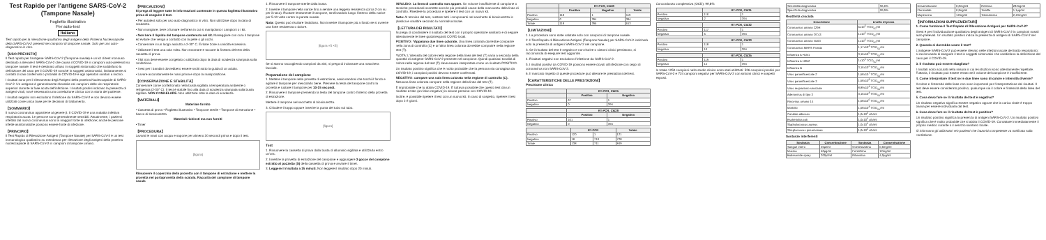Test Rapido per l'antigene SARS-CoV-2
(Tampone Nasale)
Foglietto illustrativo
Per auto-test
Italiano
Test rapido per la rilevazione qualitativa degli antigeni della Proteina Nucleocapside della SARS-CoV-2 presenti nei campioni di tampone nasale. Solo per uso auto-diagnostico in vitro.
【USO PREVISTO】
Il Test rapido per l'antigene SARS-CoV-2 (Tampone nasale) è un kit di test monouso destinato a rilevare il SARS-CoV-2 che causa il COVID-19 in campioni auto-prelevati su tampone nasale. Il test è destinato all'uso in soggetti sintomatici che soddisfano la definizione del caso per il COVID-19 nonché in soggetti asintomatici, limitatamente ai contatti di casi confermati o probabili di COVID-19 e agli operatori sanitari a rischio.
I risultati sono per il rilevamento degli Antigeni della proteina Nucleocapside di SARS-CoV-2. Un antigene è generalmente rilevabile nei campioni delle vie respiratorie superiori durante la fase acuta dell'infezione. I risultati positivi indicano la presenza di antigeni virali, ma è necessaria una correlazione clinica con la storia del paziente.
I risultati negativi non escludono l'infezione da SARS-CoV-2 e non devono essere utilizzati come unica base per le decisioni di trattamento.
【SOMMARIO】
Il nuovo coronavirus appartiene al genere β. Il COVID-19 è una malattia infettiva respiratoria acuta. Le persone sono generalmente sensibili. Attualmente, i pazienti infettati dal nuovo coronavirus sono la maggior fonte di infezione; anche le persone infette asintomatiche possono essere fonte di infezione.
【PRINCIPIO】
Il Test Rapido di Rilevazione Antigeni (Tampone Nasale) per SARS-CoV-2 è un test immunologico qualitativo su membrana per rilevazione degli antigeni della proteina nucleocapside di SARS-CoV-2 in campioni di tampone umano.
【PRECAUZIONI】
Si prega di leggere tutte le informazioni contenute in questo foglietto illustrativo prima di eseguire il test.
• Per autotest solo per uso auto-diagnostico in vitro. Non utilizzare dopo la data di scadenza.
• Non mangiare, bere o fumare nell'area in cui si manipolano i campioni o i kit.
• Non bere il liquido del tampone contenuto nel kit. Maneggiare con cura il tampone ed evitare che venga a contatto con la pelle o gli occhi.
• Conservare in un luogo asciutto a 2-30° C. Evitare zone a umidità eccessiva.
• Utilizzare il test una sola volta. Non smontare e toccare la finestra del test della cassetta di prova.
• Il kit non deve essere congelato o utilizzato dopo la data di scadenza stampata sulla confezione.
• I test per i bambini dovrebbero essere svolti sotto la guida di un adulto.
• Lavare accuratamente le mani prima e dopo la manipolazione.
【CONSERVAZIONE E STABILITÀ】
Conservare come confezionato nella busta sigillata a temperatura ambiente o refrigerata (2-30° C). Il test è stabile fino alla data di scadenza stampata sulla busta sigillata. NON CONGELARE. Non utilizzare oltre la data di scadenza.
【MATERIALI】
Materiale fornito
• Cassetta di prova • Foglietto illustrativo • Tampone sterile • Tampone di estrazione • Sacco di biosicurezza
Materiali richiesti ma non forniti
• Timer
【PROCEDURA】
Lavarsi le mani con acqua e sapone per almeno 20 secondi prima e dopo il test.
[figura]
Rimuovere il coperchio della provetta con il tampone di estrazione e mettere la provetta nel portaprovetta della scatola. Raccolta del campione di tampone nasale
1. Rimuovere il tampone sterile dalla busta.
2. Inserire il tampone nella narice fino a sentire una leggera resistenza (circa 2 cm su per il naso). Ruotare lentamente il tampone, strofinandolo lungo l'interno della narice per 5-10 volte contro la parete nasale.
Nota: Questo può risultare fastidioso. Non inserire il tampone più a fondo se si avverte una forte resistenza o dolore.
[figura ×5 ×5]
Se si stanno raccogliendo campioni da altri, si prega di indossare una maschera facciale.
Preparazione del campione
1. Mettere il tampone nella provetta di estrazione, assicurandosi che tocchi il fondo e agitare il tampone per mescolarlo bene. Premere la testa del tampone contro la provetta e ruotare il tampone per 10-15 secondi.
2. Rimuovere il tampone premendo la testa del tampone contro l'interno della provetta di estrazione.
Mettere il tampone nel sacchetto di biosicurezza.
3. Chiudere il tappo oppure inserire la punta del tubo sul tubo.
[figura]
Test
1. Rimuovere la cassetta di prova dalla busta di alluminio sigillata e utilizzarla entro un'ora.
2. Invertire la provetta di estrazione del campione e aggiungere 3 gocce del campione estratto al pozzetto (S) della cassetta di prova e avviare il timer.
3. Leggere il risultato a 15 minuti. Non leggere il risultato dopo 20 minuti.
INVALIDO: La linea di controllo non appare. Un volume insufficiente di campione o tecniche procedurali scorrette sono le più probabili cause della mancanza della linea di controllo. Rivedere la procedura e ripetere il test con un nuovo kit.
Nota: Al termine del test, mettere tutti i componenti nel sacchetto di biosicurezza in plastica e smaltire secondo la normativa locale.
【LETTURA DEI RISULTATI】
Si prega di condividere il risultato del test con il proprio operatore sanitario e di seguire attentamente le linee guida/requisiti COVID locali.
POSITIVO: *Appaiono due linee colorate. Una linea colorata dovrebbe comparire nella zona di controllo (C) e un'altra linea colorata dovrebbe comparire nella regione test (T).
*NOTA: L'intensità del colore nella regione della linea del test (T) varia a seconda della quantità di antigene SARS-CoV-2 presente nel campione. Quindi qualsiasi tonalità di colore nella regione del test (T) deve essere interpretata come un risultato POSITIVO.
Un risultato positivo significa che è molto probabile che la persona sia contagiata da COVID-19, i campioni positivi devono essere confermati.
NEGATIVO: compare una sola linea colorata nella regione di controllo (C). Nessuna linea colorata compare nella regione della linea del test (T).
È improbabile che tu abbia COVID-19. È tuttavia possibile che questo test dia un risultato errato (un falso negativo) in alcune persone con COVID-19.
Inoltre, è possibile ripetere il test con un nuovo kit. In caso di sospetto, ripetere il test dopo 1-2 giorni.
| | RT-PCR, Ct≤30 | | |
| --- | --- | --- | --- |
| | Positivo | Negativo | Totale |
| Positivo | 118 | 1 | 119 |
| Negativo | 0 | 394 | 394 |
| Totale | 118 | 395 | 513 |
【LIMITAZIONI】
1. La procedura sono state valutate solo con campioni di tampone nasale.
2. Il Test Rapido di Rilevazione Antigeni (Tampone Nasale) per SARS-CoV-2 indicherà solo la presenza di antigeni SARS-CoV-2 nel campione.
3. Se il risultato del test è negativo e non risolve o sintomi clinici persistono, si raccomanda di eseguire test aggiuntivi.
4. Risultati negativi non escludono l'infezione da SARS-CoV-2.
5. I risultati positivi da COVID-19 possono essere dovuti all'infezione con ceppi di coronavirus non SARS-CoV-2.
6. Il mancato rispetto di queste procedure può alterare le prestazioni del test.
【CARATTERISTICHE DELLE PRESTAZIONI】
Precisione clinica
| | RT-PCR, Ct≤25 | |
| --- | --- | --- |
| | Positivo | Negativo |
| Positivo | 67 | 1 |
| Negativo | 0 | 394 |
| | RT-PCR, Ct≤28 | |
| --- | --- | --- |
| | Positivo | Negativo |
| Positivo | 101 | 1 |
| Negativo | 0 | 394 |
| | RT-PCR | | Totale |
| --- | --- | --- | --- |
| Positivo | 120 | 1 | 121 |
| Negativo | 18 | 710 | 728 |
| Totale | 138 | 711 | 849 |
Concordanza complessiva (OCD): 99,8%
| | RT-PCR, Ct≤31 | |
| --- | --- | --- |
| Positivo | 116 | 1 |
| Negativo | 2 | 394 |
| | RT-PCR, Ct≤32 | |
| --- | --- | --- |
| Positivo | 117 | 1 |
| Negativo | 6 | 394 |
| | RT-PCR, Ct≤33 | |
| --- | --- | --- |
| Positivo | 118 | 1 |
| Negativo | 10 | 394 |
| | RT-PCR, Ct≤35 | |
| --- | --- | --- |
| Positivo | 119 | 1 |
| Negativo | 14 | 394 |
In totale 1250 campioni nello studio clinico sono stati utilizzati: 526 campioni positivi per SARS-CoV-2 e 724 campioni negativi per SARS-CoV-2 con sintomi clinici e sospetti esposti.
| Sensibilità diagnostica | 96,6% |
| Specificità diagnostica | 99,9% |
Reattività crociata
| Descrizione | Livello di prova |
| --- | --- |
| Coronavirus umano 229E | 5x10<sup>5</sup> TCID<sub>50</sub>/ml |
| Coronavirus umano OC43 | 1x10<sup>6</sup> TCID<sub>50</sub>/ml |
| Coronavirus umano NL63 | 1x10<sup>6</sup> TCID<sub>50</sub>/ml |
| Coronavirus MERS Florida | 1,17x10<sup>4</sup> TCID<sub>50</sub>/ml |
| Influenza A H1N1 | 3,16x10<sup>5</sup> TCID<sub>50</sub>/ml |
| Influenza A H3N2 | 1x10<sup>5</sup> TCID<sub>50</sub>/ml |
| Influenza B | 3,16x10<sup>6</sup> TCID<sub>50</sub>/ml |
| Virus parainfluenzale 2 | 1,58x10<sup>7</sup> TCID<sub>50</sub>/ml |
| Virus parainfluenzale 3 | 1,58x10<sup>8</sup> TCID<sub>50</sub>/ml |
| Virus respiratorio sinciziale | 8,89x10<sup>4</sup> TCID<sub>50</sub>/ml |
| Adenovirus di tipo 3 | 3,16x10<sup>4</sup> TCID<sub>50</sub>/ml |
| Rinovirus umano 14 | 1,58x10<sup>6</sup> TCID<sub>50</sub>/ml |
| Morbillo | 1,58x10<sup>4</sup> TCID<sub>50</sub>/ml |
| Candida albicans | 1,0x10<sup>6</sup> ufc/ml |
| Escherichia coli | 1,0x10<sup>6</sup> ufc/ml |
| Staphylococcus aureus | 1,0x10<sup>6</sup> ufc/ml |
| Streptococcus pneumoniae | 1,0x10<sup>6</sup> ufc/ml |
Sostanze interferenti
| Sostanza | Concentrazione | Sostanza | Concentrazione |
| --- | --- | --- | --- |
| Sangue intero | 20μl/ml | Oximetazolina | 0,6mg/ml |
| Mucina | 50μg/ml | Fenilefrina | 12mg/ml |
| Budesonide spray | 200μl/ml | Ribavirina | 4,0μg/ml |
| Desametasone | 0,8mg/ml | Relenza | 282ng/ml |
| Flunisolide | 6,8ng/ml | Tamiflu | 1,1μg/ml |
| Mupirocina | 12mg/ml | Tobramicina | 2,43mg/ml |
【INFORMAZIONI SUPPLEMENTARI】
1. Come funziona il Test Rapido di Rilevazione Antigeni per SARS-CoV-2?
Il test è per l'individuazione qualitativa degli antigeni di SARS-CoV-2 in campioni nasali auto-prelevati. Un risultato positivo indica la presenza di antigeni di SARS-CoV-2 nel campione.
2. Quando si dovrebbe usare il test?
L'antigene SARS-CoV-2 può essere rilevato nelle infezioni acute del tratto respiratorio; si raccomanda di eseguire il test in soggetti sintomatici che soddisfano la definizione del caso per il COVID-19.
3. Il risultato può essere sbagliato?
I risultati sono accurati nella misura in cui le istruzioni sono attentamente rispettate. Tuttavia, il risultato può essere errato se il volume del campione è insufficiente.
4. Come interpretare il test se le due linee sono di colore e intensità diverse?
Il colore e l'intensità delle linee non sono importanti per l'interpretazione dei risultati. Il test deve essere considerato positivo, qualunque sia il colore e l'intensità della linea del test.
5. Cosa devo fare se il risultato del test è negativo?
Un risultato negativo significa essere negativo oppure che la carica virale è troppo bassa per essere individuata dal test.
6. Cosa devo fare se il risultato del test è positivo?
Un risultato positivo significa la presenza di antigeni SARS-CoV-2. Un risultato positivo significa che è molto probabile che si abbia il COVID-19. Contattare immediatamente il proprio medico curante o il servizio sanitario locale.
Si informano gli utilizzatori e/o pazienti che l'autorità competente va notificata sulla confezione.